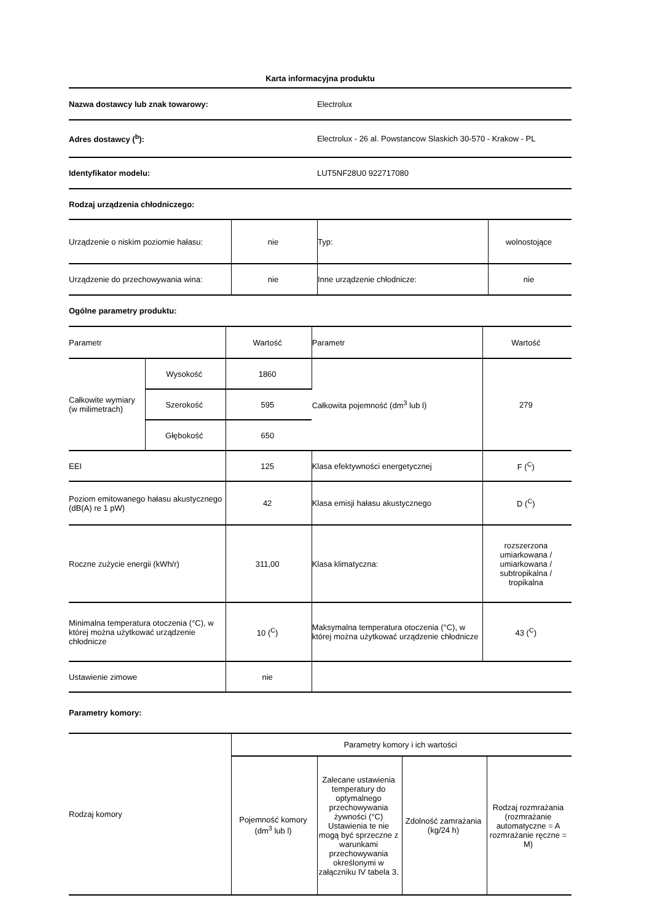Karta informacyjna produktu
| Nazwa dostawcy lub znak towarowy: | Electrolux |
| Adres dostawcy (<sup>b</sup>): | Electrolux - 26 al. Powstancow Slaskich 30-570 - Krakow - PL |
| Identyfikator modelu: | LUT5NF28U0 922717080 |
| Rodzaj urządzenia chłodniczego: | |
| Urządzenie o niskim poziomie hałasu: | nie | Typ: | wolnostojące |
| Urządzenie do przechowywania wina: | nie | Inne urządzenie chłodnicze: | nie |
| Ogólne parametry produktu: |
| Parametr | | Wartość | Parametr | Wartość |
| Całkowite wymiary (w milimetrach) | Wysokość | 1860 | Całkowita pojemność (dm<sup>3</sup> lub l) | 279 |
| | Szerokość | 595 | | |
| | Głębokość | 650 | | |
| EEI | | 125 | Klasa efektywności energetycznej | F (<sup>C</sup>) |
| Poziom emitowanego hałasu akustycznego (dB(A) re 1 pW) | | 42 | Klasa emisji hałasu akustycznego | D (<sup>C</sup>) |
| Roczne zużycie energii (kWh/r) | | 311,00 | Klasa klimatyczna: | rozszerzona umiarkowana / umiarkowana / subtropikalna / tropikalna |
| Minimalna temperatura otoczenia (°C), w której można użytkować urządzenie chłodnicze | | 10 (<sup>C</sup>) | Maksymalna temperatura otoczenia (°C), w której można użytkować urządzenie chłodnicze | 43 (<sup>C</sup>) |
| Ustawienie zimowe | | nie | | |
| Parametry komory: |
| Rodzaj komory | Parametry komory i ich wartości | | | |
| | Pojemność komory (dm<sup>3</sup> lub l) | Zalecane ustawienia temperatury do optymalnego przechowywania żywności (°C) Ustawienia te nie mogą być sprzeczne z warunkami przechowywania określonymi w załączniku IV tabela 3. | Zdolność zamrażania (kg/24 h) | Rodzaj rozmrażania (rozmrażanie automatyczne = A rozmrażanie ręczne = M) |